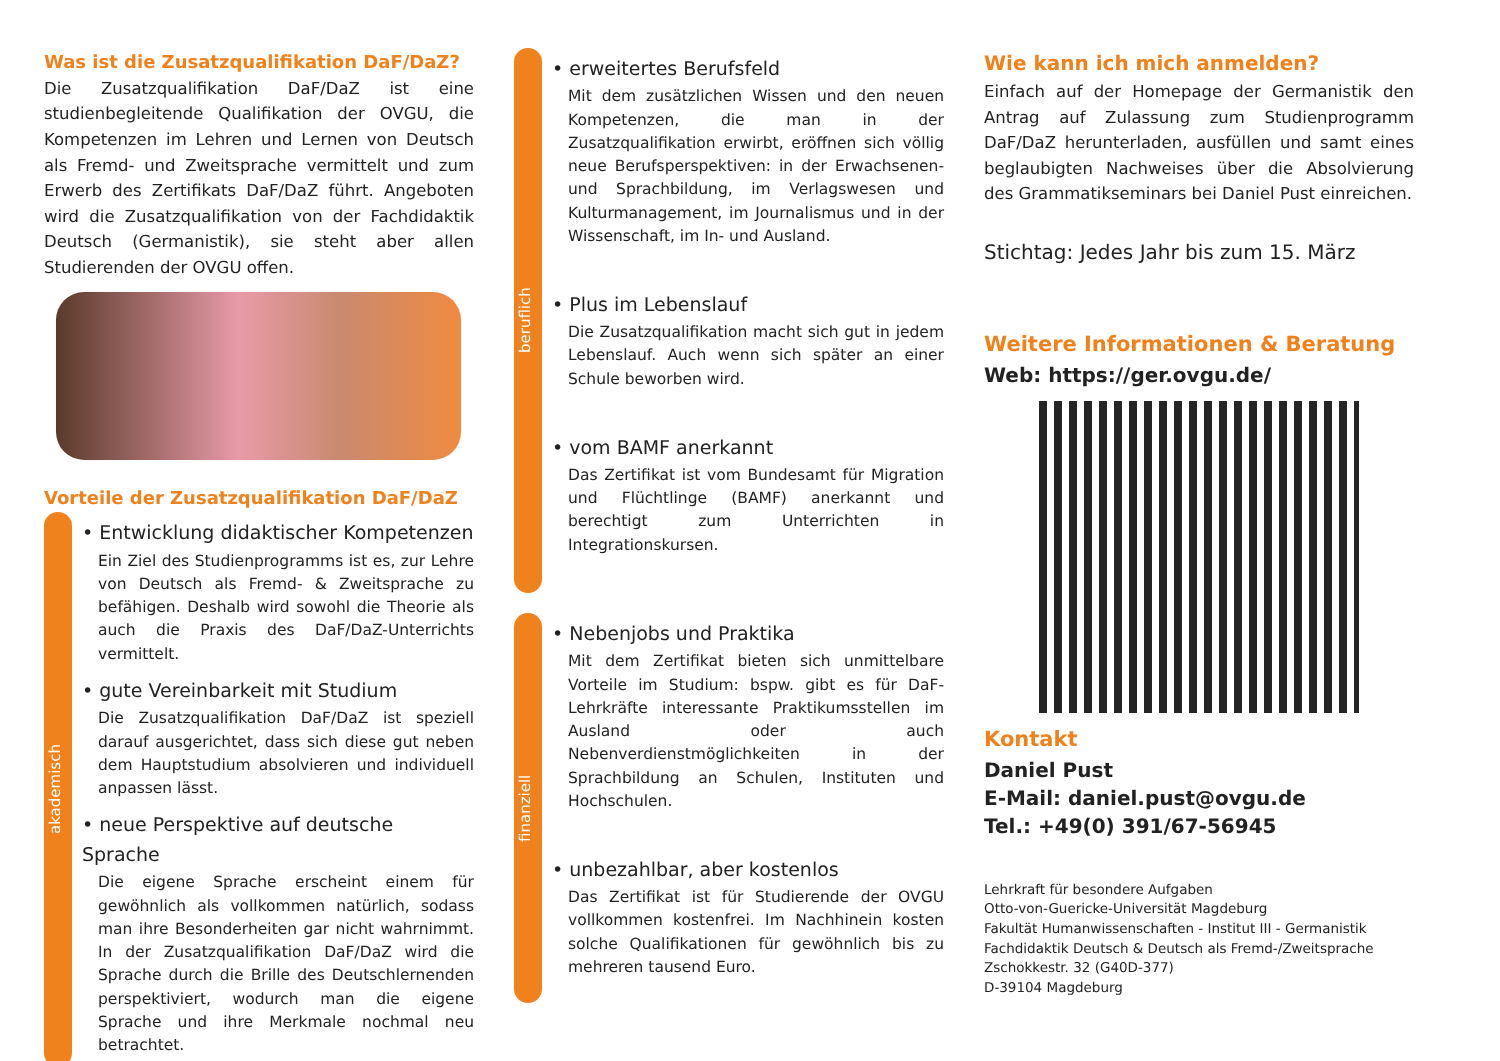Was ist die Zusatzqualifikation DaF/DaZ?
Die Zusatzqualifikation DaF/DaZ ist eine studienbegleitende Qualifikation der OVGU, die Kompetenzen im Lehren und Lernen von Deutsch als Fremd- und Zweitsprache vermittelt und zum Erwerb des Zertifikats DaF/DaZ führt. Angeboten wird die Zusatzqualifikation von der Fachdidaktik Deutsch (Germanistik), sie steht aber allen Studierenden der OVGU offen.
Vorteile der Zusatzqualifikation DaF/DaZ
akademisch
• Entwicklung didaktischer Kompetenzen
Ein Ziel des Studienprogramms ist es, zur Lehre von Deutsch als Fremd- & Zweitsprache zu befähigen. Deshalb wird sowohl die Theorie als auch die Praxis des DaF/DaZ-Unterrichts vermittelt.
• gute Vereinbarkeit mit Studium
Die Zusatzqualifikation DaF/DaZ ist speziell darauf ausgerichtet, dass sich diese gut neben dem Hauptstudium absolvieren und individuell anpassen lässt.
• neue Perspektive auf deutsche Sprache
Die eigene Sprache erscheint einem für gewöhnlich als vollkommen natürlich, sodass man ihre Besonderheiten gar nicht wahrnimmt. In der Zusatzqualifikation DaF/DaZ wird die Sprache durch die Brille des Deutschlernenden perspektiviert, wodurch man die eigene Sprache und ihre Merkmale nochmal neu betrachtet.
beruflich
• erweitertes Berufsfeld
Mit dem zusätzlichen Wissen und den neuen Kompetenzen, die man in der Zusatzqualifikation erwirbt, eröffnen sich völlig neue Berufsperspektiven: in der Erwachsenen- und Sprachbildung, im Verlagswesen und Kulturmanagement, im Journalismus und in der Wissenschaft, im In- und Ausland.
• Plus im Lebenslauf
Die Zusatzqualifikation macht sich gut in jedem Lebenslauf. Auch wenn sich später an einer Schule beworben wird.
• vom BAMF anerkannt
Das Zertifikat ist vom Bundesamt für Migration und Flüchtlinge (BAMF) anerkannt und berechtigt zum Unterrichten in Integrationskursen.
finanziell
• Nebenjobs und Praktika
Mit dem Zertifikat bieten sich unmittelbare Vorteile im Studium: bspw. gibt es für DaF-Lehrkräfte interessante Praktikumsstellen im Ausland oder auch Nebenverdienstmöglichkeiten in der Sprachbildung an Schulen, Instituten und Hochschulen.
• unbezahlbar, aber kostenlos
Das Zertifikat ist für Studierende der OVGU vollkommen kostenfrei. Im Nachhinein kosten solche Qualifikationen für gewöhnlich bis zu mehreren tausend Euro.
Wie kann ich mich anmelden?
Einfach auf der Homepage der Germanistik den Antrag auf Zulassung zum Studienprogramm DaF/DaZ herunterladen, ausfüllen und samt eines beglaubigten Nachweises über die Absolvierung des Grammatikseminars bei Daniel Pust einreichen.
Stichtag: Jedes Jahr bis zum 15. März
Weitere Informationen & Beratung
Web: https://ger.ovgu.de/
Kontakt
Daniel Pust
E-Mail: daniel.pust@ovgu.de
Tel.: +49(0) 391/67-56945
Lehrkraft für besondere Aufgaben
Otto-von-Guericke-Universität Magdeburg
Fakultät Humanwissenschaften - Institut III - Germanistik
Fachdidaktik Deutsch & Deutsch als Fremd-/Zweitsprache
Zschokkestr. 32 (G40D-377)
D-39104 Magdeburg